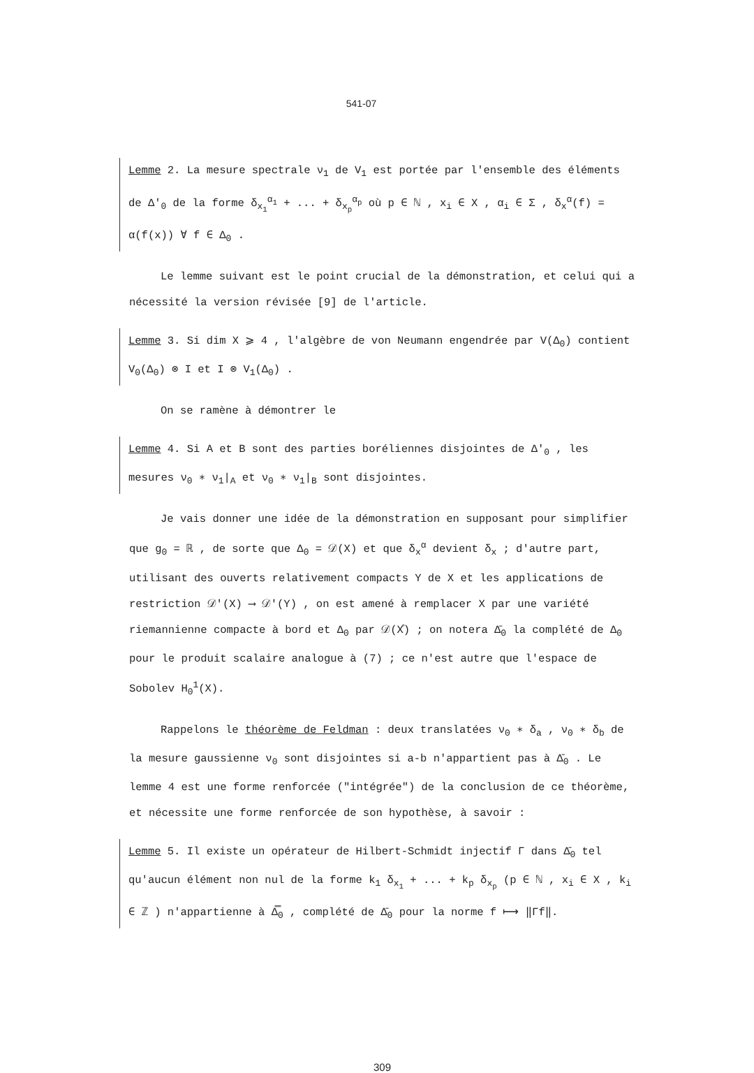541-07
Lemme 2. La mesure spectrale ν<sub>1</sub> de V<sub>1</sub> est portée par l'ensemble des éléments de Δ'<sub>0</sub> de la forme δ<sub>x<sub>1</sub></sub><sup>α<sub>1</sub></sup> + ... + δ<sub>x<sub>p</sub></sub><sup>α<sub>p</sub></sup> où p ∈ ℕ , x<sub>i</sub> ∈ X , α<sub>i</sub> ∈ Σ , δ<sub>x</sub><sup>α</sup>(f) = α(f(x)) ∀ f ∈ Δ<sub>0</sub> .
Le lemme suivant est le point crucial de la démonstration, et celui qui a nécessité la version révisée [9] de l'article.
Lemme 3. Si dim X ⩾ 4 , l'algèbre de von Neumann engendrée par V(Δ<sub>0</sub>) contient V<sub>0</sub>(Δ<sub>0</sub>) ⊗ I et I ⊗ V<sub>1</sub>(Δ<sub>0</sub>) .
On se ramène à démontrer le
Lemme 4. Si A et B sont des parties boréliennes disjointes de Δ'<sub>0</sub> , les mesures ν<sub>0</sub> ∗ ν<sub>1</sub>|<sub>A</sub> et ν<sub>0</sub> ∗ ν<sub>1</sub>|<sub>B</sub> sont disjointes.
Je vais donner une idée de la démonstration en supposant pour simplifier que g<sub>0</sub> = ℝ , de sorte que Δ<sub>0</sub> = 𝒟(X) et que δ<sub>x</sub><sup>α</sup> devient δ<sub>x</sub> ; d'autre part, utilisant des ouverts relativement compacts Y de X et les applications de restriction 𝒟'(X) ⟶ 𝒟'(Y) , on est amené à remplacer X par une variété riemannienne compacte à bord et Δ<sub>0</sub> par 𝒟(X̊) ; on notera Δ̄<sub>0</sub> la complété de Δ<sub>0</sub> pour le produit scalaire analogue à (7) ; ce n'est autre que l'espace de Sobolev H<sub>0</sub><sup>1</sup>(X).
Rappelons le théorème de Feldman : deux translatées ν<sub>0</sub> ∗ δ<sub>a</sub> , ν<sub>0</sub> ∗ δ<sub>b</sub> de la mesure gaussienne ν<sub>0</sub> sont disjointes si a-b n'appartient pas à Δ̄<sub>0</sub> . Le lemme 4 est une forme renforcée ("intégrée") de la conclusion de ce théorème, et nécessite une forme renforcée de son hypothèse, à savoir :
Lemme 5. Il existe un opérateur de Hilbert-Schmidt injectif Γ dans Δ̄<sub>0</sub> tel qu'aucun élément non nul de la forme k<sub>1</sub> δ<sub>x<sub>1</sub></sub> + ... + k<sub>p</sub> δ<sub>x<sub>p</sub></sub> (p ∈ ℕ , x<sub>i</sub> ∈ X , k<sub>i</sub> ∈ ℤ ) n'appartienne à Δ̿<sub>0</sub> , complété de Δ̄<sub>0</sub> pour la norme f ⟼ ‖Γf‖.
309